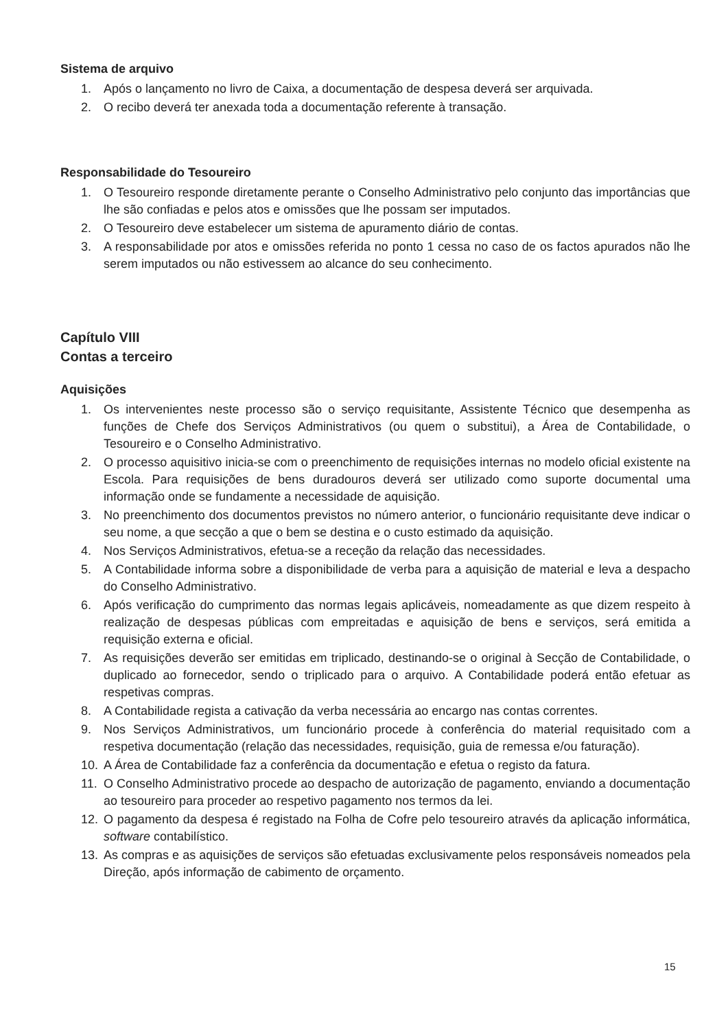Sistema de arquivo
1. Após o lançamento no livro de Caixa, a documentação de despesa deverá ser arquivada.
2. O recibo deverá ter anexada toda a documentação referente à transação.
Responsabilidade do Tesoureiro
1. O Tesoureiro responde diretamente perante o Conselho Administrativo pelo conjunto das importâncias que lhe são confiadas e pelos atos e omissões que lhe possam ser imputados.
2. O Tesoureiro deve estabelecer um sistema de apuramento diário de contas.
3. A responsabilidade por atos e omissões referida no ponto 1 cessa no caso de os factos apurados não lhe serem imputados ou não estivessem ao alcance do seu conhecimento.
Capítulo VIII
Contas a terceiro
Aquisições
1. Os intervenientes neste processo são o serviço requisitante, Assistente Técnico que desempenha as funções de Chefe dos Serviços Administrativos (ou quem o substitui), a Área de Contabilidade, o Tesoureiro e o Conselho Administrativo.
2. O processo aquisitivo inicia-se com o preenchimento de requisições internas no modelo oficial existente na Escola. Para requisições de bens duradouros deverá ser utilizado como suporte documental uma informação onde se fundamente a necessidade de aquisição.
3. No preenchimento dos documentos previstos no número anterior, o funcionário requisitante deve indicar o seu nome, a que secção a que o bem se destina e o custo estimado da aquisição.
4. Nos Serviços Administrativos, efetua-se a receção da relação das necessidades.
5. A Contabilidade informa sobre a disponibilidade de verba para a aquisição de material e leva a despacho do Conselho Administrativo.
6. Após verificação do cumprimento das normas legais aplicáveis, nomeadamente as que dizem respeito à realização de despesas públicas com empreitadas e aquisição de bens e serviços, será emitida a requisição externa e oficial.
7. As requisições deverão ser emitidas em triplicado, destinando-se o original à Secção de Contabilidade, o duplicado ao fornecedor, sendo o triplicado para o arquivo. A Contabilidade poderá então efetuar as respetivas compras.
8. A Contabilidade regista a cativação da verba necessária ao encargo nas contas correntes.
9. Nos Serviços Administrativos, um funcionário procede à conferência do material requisitado com a respetiva documentação (relação das necessidades, requisição, guia de remessa e/ou faturação).
10. A Área de Contabilidade faz a conferência da documentação e efetua o registo da fatura.
11. O Conselho Administrativo procede ao despacho de autorização de pagamento, enviando a documentação ao tesoureiro para proceder ao respetivo pagamento nos termos da lei.
12. O pagamento da despesa é registado na Folha de Cofre pelo tesoureiro através da aplicação informática, software contabilístico.
13. As compras e as aquisições de serviços são efetuadas exclusivamente pelos responsáveis nomeados pela Direção, após informação de cabimento de orçamento.
15